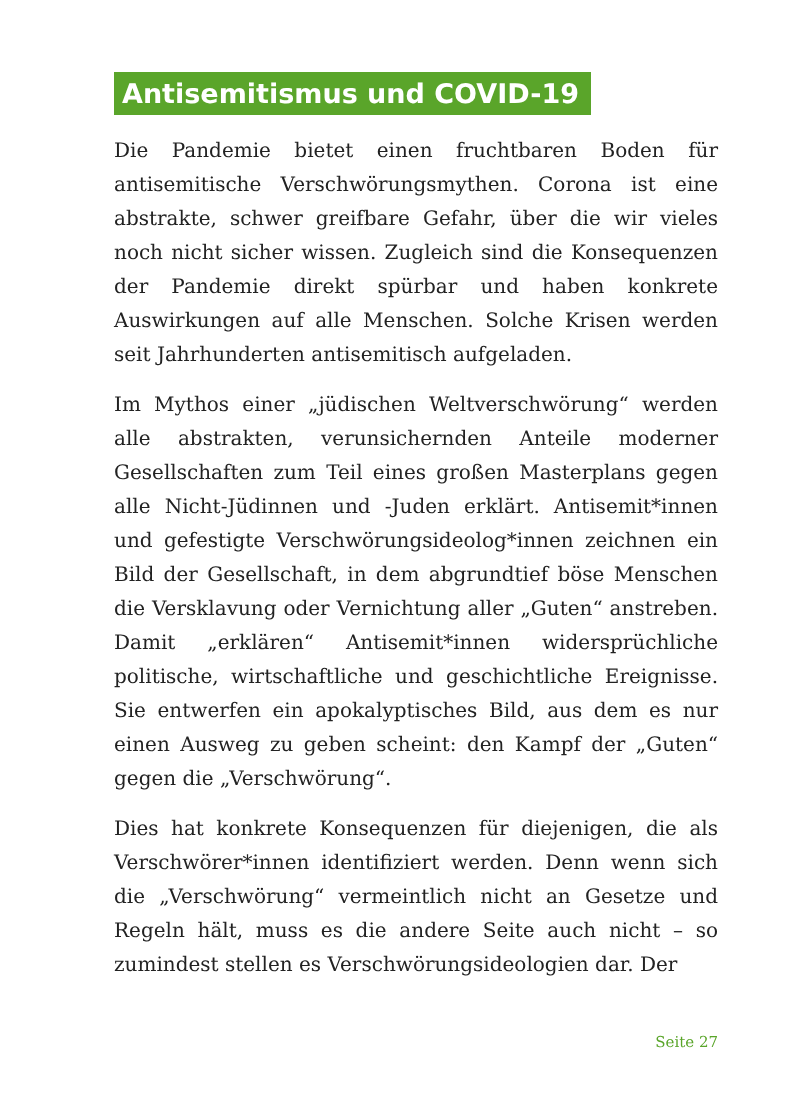Antisemitismus und COVID-19
Die Pandemie bietet einen fruchtbaren Boden für antisemitische Verschwörungsmythen. Corona ist eine abstrakte, schwer greifbare Gefahr, über die wir vieles noch nicht sicher wissen. Zugleich sind die Konsequenzen der Pandemie direkt spürbar und haben konkrete Auswirkungen auf alle Menschen. Solche Krisen werden seit Jahrhunderten antisemitisch aufgeladen.
Im Mythos einer „jüdischen Weltverschwörung“ werden alle abstrakten, verunsichernden Anteile moderner Gesellschaften zum Teil eines großen Masterplans gegen alle Nicht-Jüdinnen und -Juden erklärt. Antisemit*innen und gefestigte Verschwörungsideolog*innen zeichnen ein Bild der Gesellschaft, in dem abgrundtief böse Menschen die Versklavung oder Vernichtung aller „Guten“ anstreben. Damit „erklären“ Antisemit*innen widersprüchliche politische, wirtschaftliche und geschichtliche Ereignisse. Sie entwerfen ein apokalyptisches Bild, aus dem es nur einen Ausweg zu geben scheint: den Kampf der „Guten“ gegen die „Verschwörung“.
Dies hat konkrete Konsequenzen für diejenigen, die als Verschwörer*innen identifiziert werden. Denn wenn sich die „Verschwörung“ vermeintlich nicht an Gesetze und Regeln hält, muss es die andere Seite auch nicht – so zumindest stellen es Verschwörungsideologien dar. Der
Seite 27